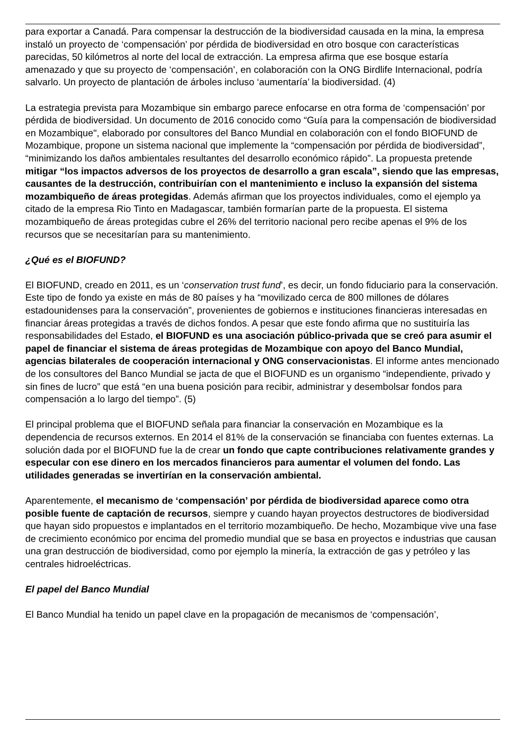para exportar a Canadá. Para compensar la destrucción de la biodiversidad causada en la mina, la empresa instaló un proyecto de ‘compensación’ por pérdida de biodiversidad en otro bosque con características parecidas, 50 kilómetros al norte del local de extracción. La empresa afirma que ese bosque estaría amenazado y que su proyecto de ‘compensación’, en colaboración con la ONG Birdlife Internacional, podría salvarlo. Un proyecto de plantación de árboles incluso ‘aumentaría’ la biodiversidad. (4)
La estrategia prevista para Mozambique sin embargo parece enfocarse en otra forma de ‘compensación’ por pérdida de biodiversidad. Un documento de 2016 conocido como “Guía para la compensación de biodiversidad en Mozambique", elaborado por consultores del Banco Mundial en colaboración con el fondo BIOFUND de Mozambique, propone un sistema nacional que implemente la “compensación por pérdida de biodiversidad”, “minimizando los daños ambientales resultantes del desarrollo económico rápido”. La propuesta pretende mitigar “los impactos adversos de los proyectos de desarrollo a gran escala”, siendo que las empresas, causantes de la destrucción, contribuirían con el mantenimiento e incluso la expansión del sistema mozambiqueño de áreas protegidas. Además afirman que los proyectos individuales, como el ejemplo ya citado de la empresa Rio Tinto en Madagascar, también formarían parte de la propuesta. El sistema mozambiqueño de áreas protegidas cubre el 26% del territorio nacional pero recibe apenas el 9% de los recursos que se necesitarían para su mantenimiento.
¿Qué es el BIOFUND?
El BIOFUND, creado en 2011, es un ‘conservation trust fund’, es decir, un fondo fiduciario para la conservación. Este tipo de fondo ya existe en más de 80 países y ha “movilizado cerca de 800 millones de dólares estadounidenses para la conservación”, provenientes de gobiernos e instituciones financieras interesadas en financiar áreas protegidas a través de dichos fondos. A pesar que este fondo afirma que no sustituiría las responsabilidades del Estado, el BIOFUND es una asociación público-privada que se creó para asumir el papel de financiar el sistema de áreas protegidas de Mozambique con apoyo del Banco Mundial, agencias bilaterales de cooperación internacional y ONG conservacionistas. El informe antes mencionado de los consultores del Banco Mundial se jacta de que el BIOFUND es un organismo “independiente, privado y sin fines de lucro” que está “en una buena posición para recibir, administrar y desembolsar fondos para compensación a lo largo del tiempo”. (5)
El principal problema que el BIOFUND señala para financiar la conservación en Mozambique es la dependencia de recursos externos. En 2014 el 81% de la conservación se financiaba con fuentes externas. La solución dada por el BIOFUND fue la de crear un fondo que capte contribuciones relativamente grandes y especular con ese dinero en los mercados financieros para aumentar el volumen del fondo. Las utilidades generadas se invertirían en la conservación ambiental.
Aparentemente, el mecanismo de ‘compensación’ por pérdida de biodiversidad aparece como otra posible fuente de captación de recursos, siempre y cuando hayan proyectos destructores de biodiversidad que hayan sido propuestos e implantados en el territorio mozambiqueño. De hecho, Mozambique vive una fase de crecimiento económico por encima del promedio mundial que se basa en proyectos e industrias que causan una gran destrucción de biodiversidad, como por ejemplo la minería, la extracción de gas y petróleo y las centrales hidroeléctricas.
El papel del Banco Mundial
El Banco Mundial ha tenido un papel clave en la propagación de mecanismos de ‘compensación’,